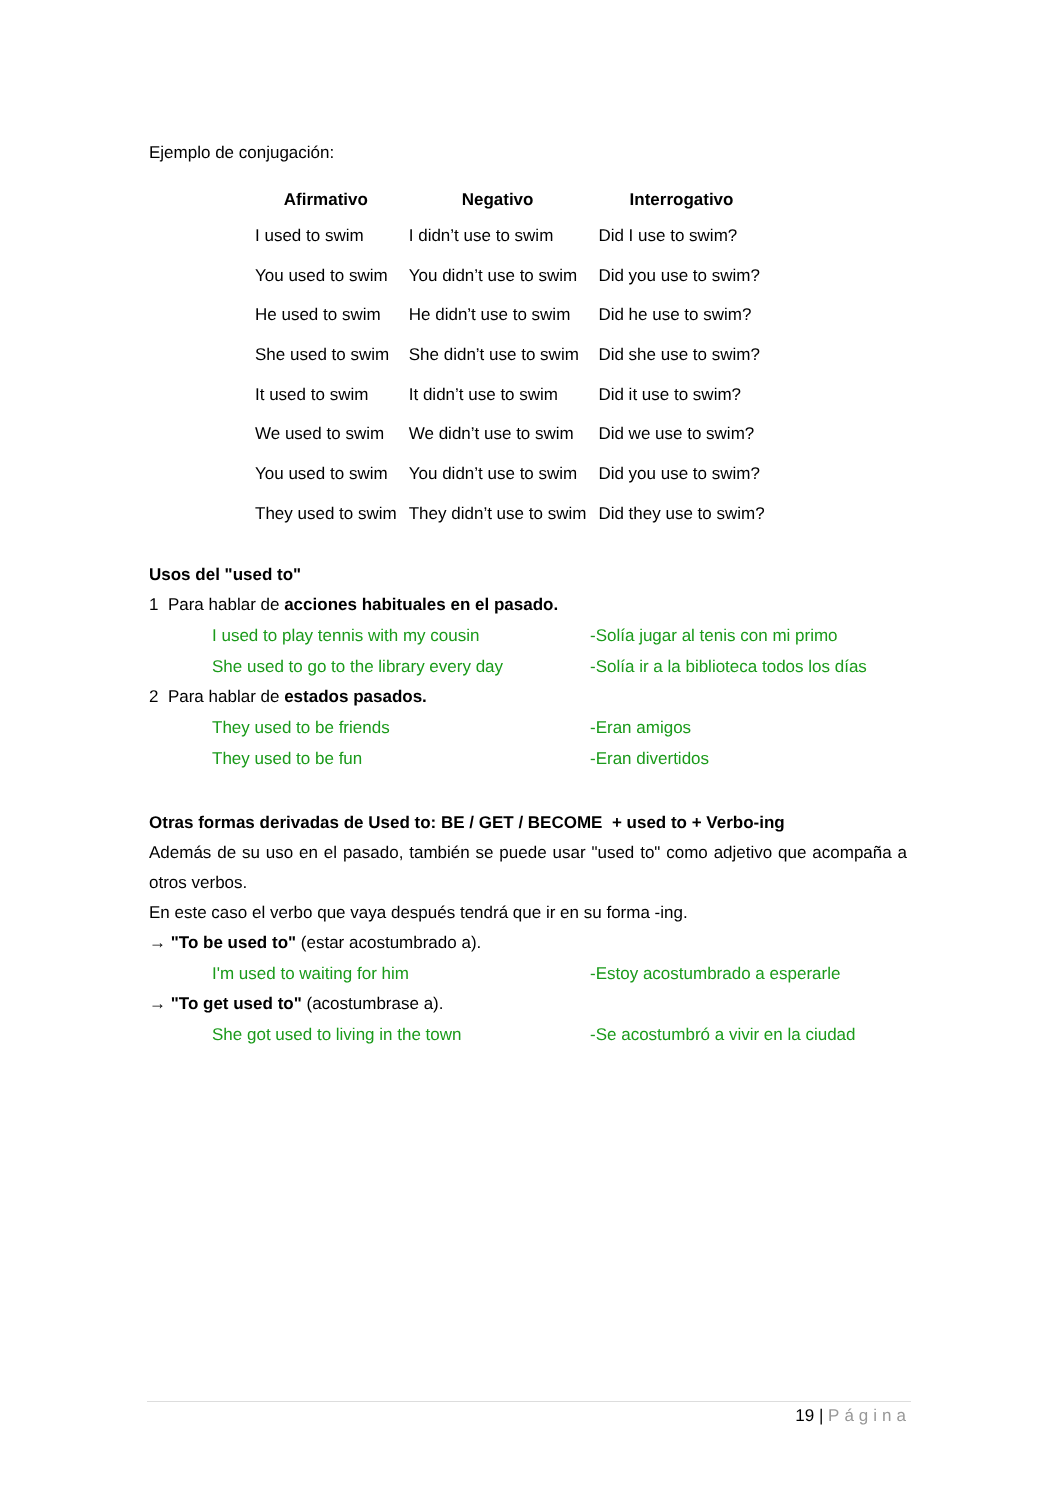Ejemplo de conjugación:
| Afirmativo | Negativo | Interrogativo |
| --- | --- | --- |
| I used to swim | I didn’t use to swim | Did I use to swim? |
| You used to swim | You didn’t use to swim | Did you use to swim? |
| He used to swim | He didn’t use to swim | Did he use to swim? |
| She used to swim | She didn’t use to swim | Did she use to swim? |
| It used to swim | It didn’t use to swim | Did it use to swim? |
| We used to swim | We didn’t use to swim | Did we use to swim? |
| You used to swim | You didn’t use to swim | Did you use to swim? |
| They used to swim | They didn’t use to swim | Did they use to swim? |
Usos del "used to"
1 Para hablar de acciones habituales en el pasado.
I used to play tennis with my cousin -Solía jugar al tenis con mi primo
She used to go to the library every day -Solía ir a la biblioteca todos los días
2 Para hablar de estados pasados.
They used to be friends -Eran amigos
They used to be fun -Eran divertidos
Otras formas derivadas de Used to: BE / GET / BECOME + used to + Verbo-ing
Además de su uso en el pasado, también se puede usar "used to" como adjetivo que acompaña a otros verbos.
En este caso el verbo que vaya después tendrá que ir en su forma -ing.
→ "To be used to" (estar acostumbrado a).
I'm used to waiting for him -Estoy acostumbrado a esperarle
→ "To get used to" (acostumbrase a).
She got used to living in the town -Se acostumbró a vivir en la ciudad
19 | Página